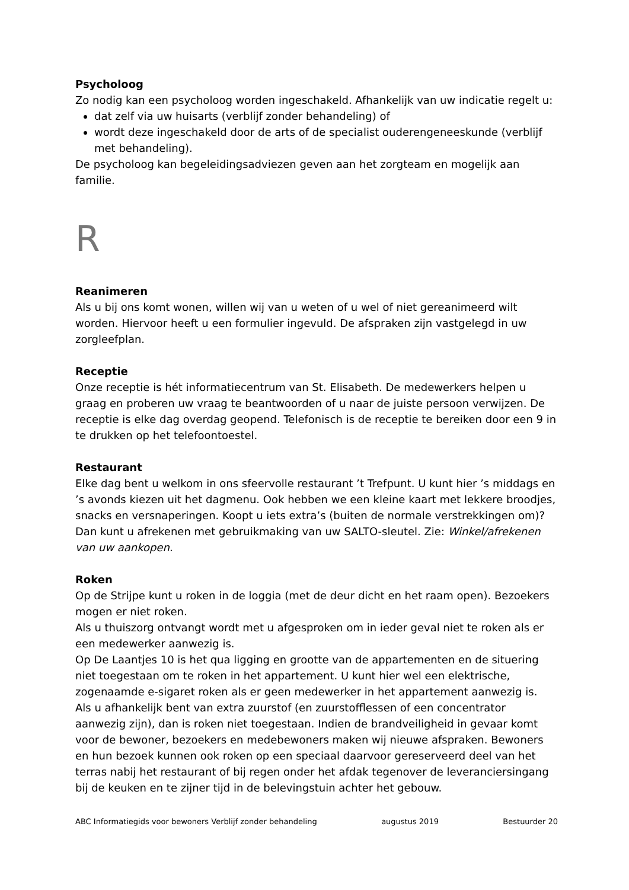Psycholoog
Zo nodig kan een psycholoog worden ingeschakeld. Afhankelijk van uw indicatie regelt u:
dat zelf via uw huisarts (verblijf zonder behandeling) of
wordt deze ingeschakeld door de arts of de specialist ouderengeneeskunde (verblijf met behandeling).
De psycholoog kan begeleidingsadviezen geven aan het zorgteam en mogelijk aan familie.
R
Reanimeren
Als u bij ons komt wonen, willen wij van u weten of u wel of niet gereanimeerd wilt worden. Hiervoor heeft u een formulier ingevuld. De afspraken zijn vastgelegd in uw zorgleefplan.
Receptie
Onze receptie is hét informatiecentrum van St. Elisabeth. De medewerkers helpen u graag en proberen uw vraag te beantwoorden of u naar de juiste persoon verwijzen. De receptie is elke dag overdag geopend. Telefonisch is de receptie te bereiken door een 9 in te drukken op het telefoontoestel.
Restaurant
Elke dag bent u welkom in ons sfeervolle restaurant ’t Trefpunt. U kunt hier ’s middags en ’s avonds kiezen uit het dagmenu. Ook hebben we een kleine kaart met lekkere broodjes, snacks en versnaperingen. Koopt u iets extra’s (buiten de normale verstrekkingen om)? Dan kunt u afrekenen met gebruikmaking van uw SALTO-sleutel. Zie: Winkel/afrekenen van uw aankopen.
Roken
Op de Strijpe kunt u roken in de loggia (met de deur dicht en het raam open). Bezoekers mogen er niet roken.
Als u thuiszorg ontvangt wordt met u afgesproken om in ieder geval niet te roken als er een medewerker aanwezig is.
Op De Laantjes 10 is het qua ligging en grootte van de appartementen en de situering niet toegestaan om te roken in het appartement. U kunt hier wel een elektrische, zogenaamde e-sigaret roken als er geen medewerker in het appartement aanwezig is.
Als u afhankelijk bent van extra zuurstof (en zuurstofflessen of een concentrator aanwezig zijn), dan is roken niet toegestaan. Indien de brandveiligheid in gevaar komt voor de bewoner, bezoekers en medebewoners maken wij nieuwe afspraken. Bewoners en hun bezoek kunnen ook roken op een speciaal daarvoor gereserveerd deel van het terras nabij het restaurant of bij regen onder het afdak tegenover de leveranciersingang bij de keuken en te zijner tijd in de belevingstuin achter het gebouw.
ABC Informatiegids voor bewoners Verblijf zonder behandeling augustus 2019 Bestuurder 20